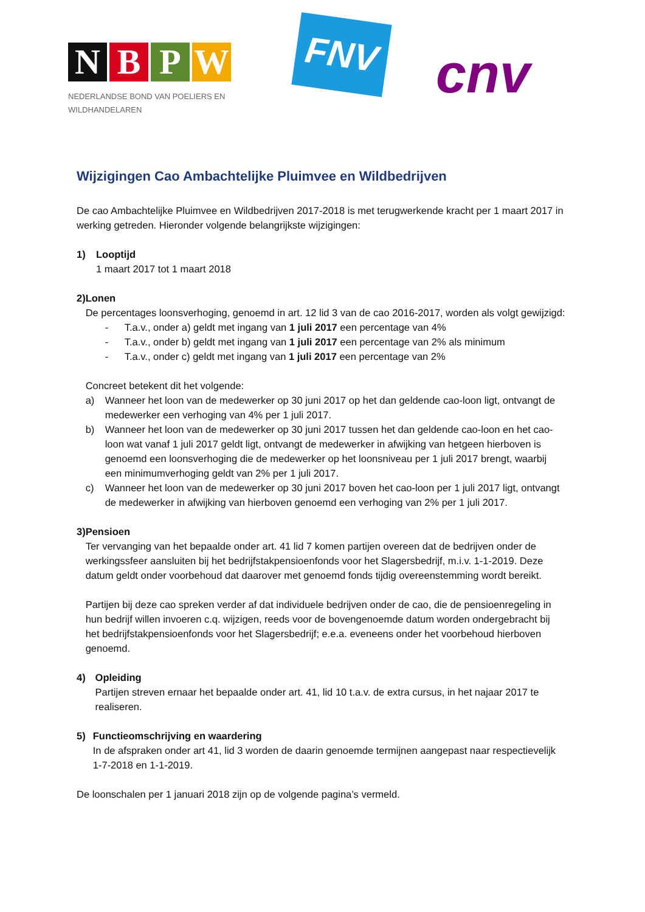N B P W
NEDERLANDSE BOND VAN POELIERS EN
WILDHANDELAREN
FNV
cnv
Wijzigingen Cao Ambachtelijke Pluimvee en Wildbedrijven
De cao Ambachtelijke Pluimvee en Wildbedrijven 2017-2018 is met terugwerkende kracht per 1 maart 2017 in werking getreden. Hieronder volgende belangrijkste wijzigingen:
1) Looptijd
1 maart 2017 tot 1 maart 2018
2) Lonen
De percentages loonsverhoging, genoemd in art. 12 lid 3 van de cao 2016-2017, worden als volgt gewijzigd:
- T.a.v., onder a) geldt met ingang van 1 juli 2017 een percentage van 4%
- T.a.v., onder b) geldt met ingang van 1 juli 2017 een percentage van 2% als minimum
- T.a.v., onder c) geldt met ingang van 1 juli 2017 een percentage van 2%
Concreet betekent dit het volgende:
a) Wanneer het loon van de medewerker op 30 juni 2017 op het dan geldende cao-loon ligt, ontvangt de medewerker een verhoging van 4% per 1 juli 2017.
b) Wanneer het loon van de medewerker op 30 juni 2017 tussen het dan geldende cao-loon en het cao-loon wat vanaf 1 juli 2017 geldt ligt, ontvangt de medewerker in afwijking van hetgeen hierboven is genoemd een loonsverhoging die de medewerker op het loonsniveau per 1 juli 2017 brengt, waarbij een minimumverhoging geldt van 2% per 1 juli 2017.
c) Wanneer het loon van de medewerker op 30 juni 2017 boven het cao-loon per 1 juli 2017 ligt, ontvangt de medewerker in afwijking van hierboven genoemd een verhoging van 2% per 1 juli 2017.
3) Pensioen
Ter vervanging van het bepaalde onder art. 41 lid 7 komen partijen overeen dat de bedrijven onder de werkingssfeer aansluiten bij het bedrijfstakpensioenfonds voor het Slagersbedrijf, m.i.v. 1-1-2019. Deze datum geldt onder voorbehoud dat daarover met genoemd fonds tijdig overeenstemming wordt bereikt.
Partijen bij deze cao spreken verder af dat individuele bedrijven onder de cao, die de pensioenregeling in hun bedrijf willen invoeren c.q. wijzigen, reeds voor de bovengenoemde datum worden ondergebracht bij het bedrijfstakpensioenfonds voor het Slagersbedrijf; e.e.a. eveneens onder het voorbehoud hierboven genoemd.
4) Opleiding
Partijen streven ernaar het bepaalde onder art. 41, lid 10 t.a.v. de extra cursus, in het najaar 2017 te realiseren.
5) Functieomschrijving en waardering
In de afspraken onder art 41, lid 3 worden de daarin genoemde termijnen aangepast naar respectievelijk 1-7-2018 en 1-1-2019.
De loonschalen per 1 januari 2018 zijn op de volgende pagina’s vermeld.